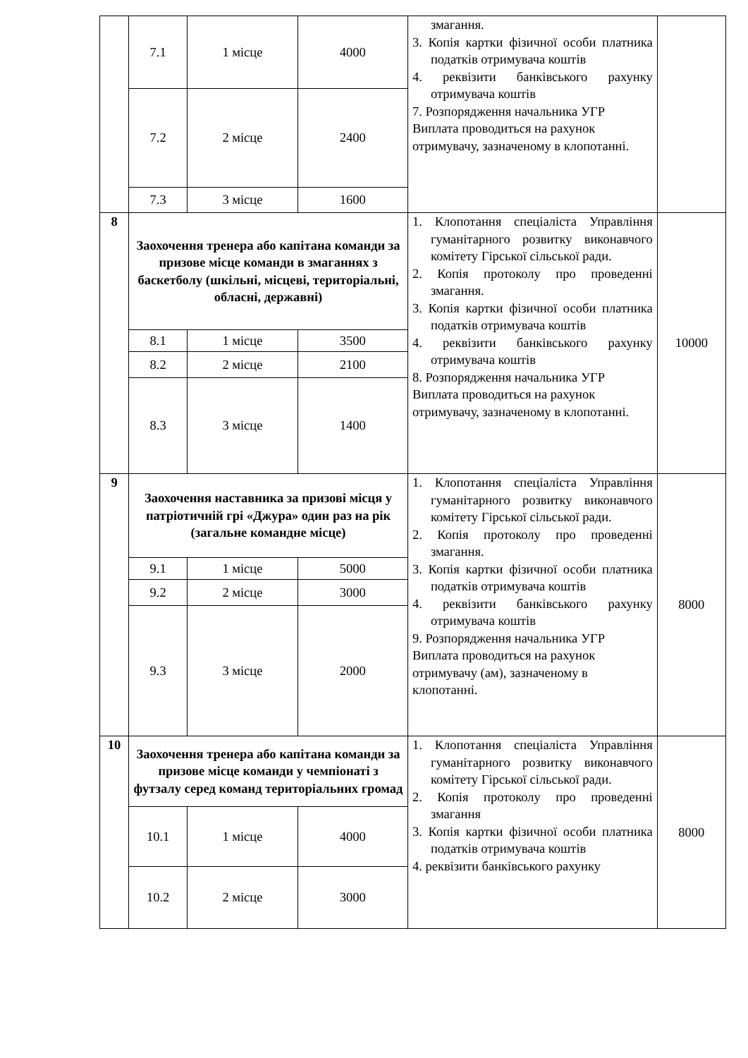| | 7.1 | 1 місце | 4000 | змагання. 3. Копія картки фізичної особи платника податків отримувача коштів 4. реквізити банківського рахунку отримувача коштів 7. Розпорядження начальника УГР Виплата проводиться на рахунок отримувачу, зазначеному в клопотанні. | |
| | 7.2 | 2 місце | 2400 | | |
| | 7.3 | 3 місце | 1600 | | |
| 8 | Заохочення тренера або капітана команди за призове місце команди в змаганнях з баскетболу (шкільні, місцеві, територіальні, обласні, державні) | | | 1. Клопотання спеціаліста Управління гуманітарного розвитку виконавчого комітету Гірської сільської ради. 2. Копія протоколу про проведенні змагання. 3. Копія картки фізичної особи платника податків отримувача коштів 4. реквізити банківського рахунку отримувача коштів 8. Розпорядження начальника УГР Виплата проводиться на рахунок отримувачу, зазначеному в клопотанні. | 10000 |
| | 8.1 | 1 місце | 3500 | | |
| | 8.2 | 2 місце | 2100 | | |
| | 8.3 | 3 місце | 1400 | | |
| 9 | Заохочення наставника за призові місця у патріотичній грі «Джура» один раз на рік (загальне командне місце) | | | 1. Клопотання спеціаліста Управління гуманітарного розвитку виконавчого комітету Гірської сільської ради. 2. Копія протоколу про проведенні змагання. 3. Копія картки фізичної особи платника податків отримувача коштів 4. реквізити банківського рахунку отримувача коштів 9. Розпорядження начальника УГР Виплата проводиться на рахунок отримувачу (ам), зазначеному в клопотанні. | 8000 |
| | 9.1 | 1 місце | 5000 | | |
| | 9.2 | 2 місце | 3000 | | |
| | 9.3 | 3 місце | 2000 | | |
| 10 | Заохочення тренера або капітана команди за призове місце команди у чемпіонаті з футзалу серед команд територіальних громад | | | 1. Клопотання спеціаліста Управління гуманітарного розвитку виконавчого комітету Гірської сільської ради. 2. Копія протоколу про проведенні змагання 3. Копія картки фізичної особи платника податків отримувача коштів 4. реквізити банківського рахунку | 8000 |
| | 10.1 | 1 місце | 4000 | | |
| | 10.2 | 2 місце | 3000 | | |